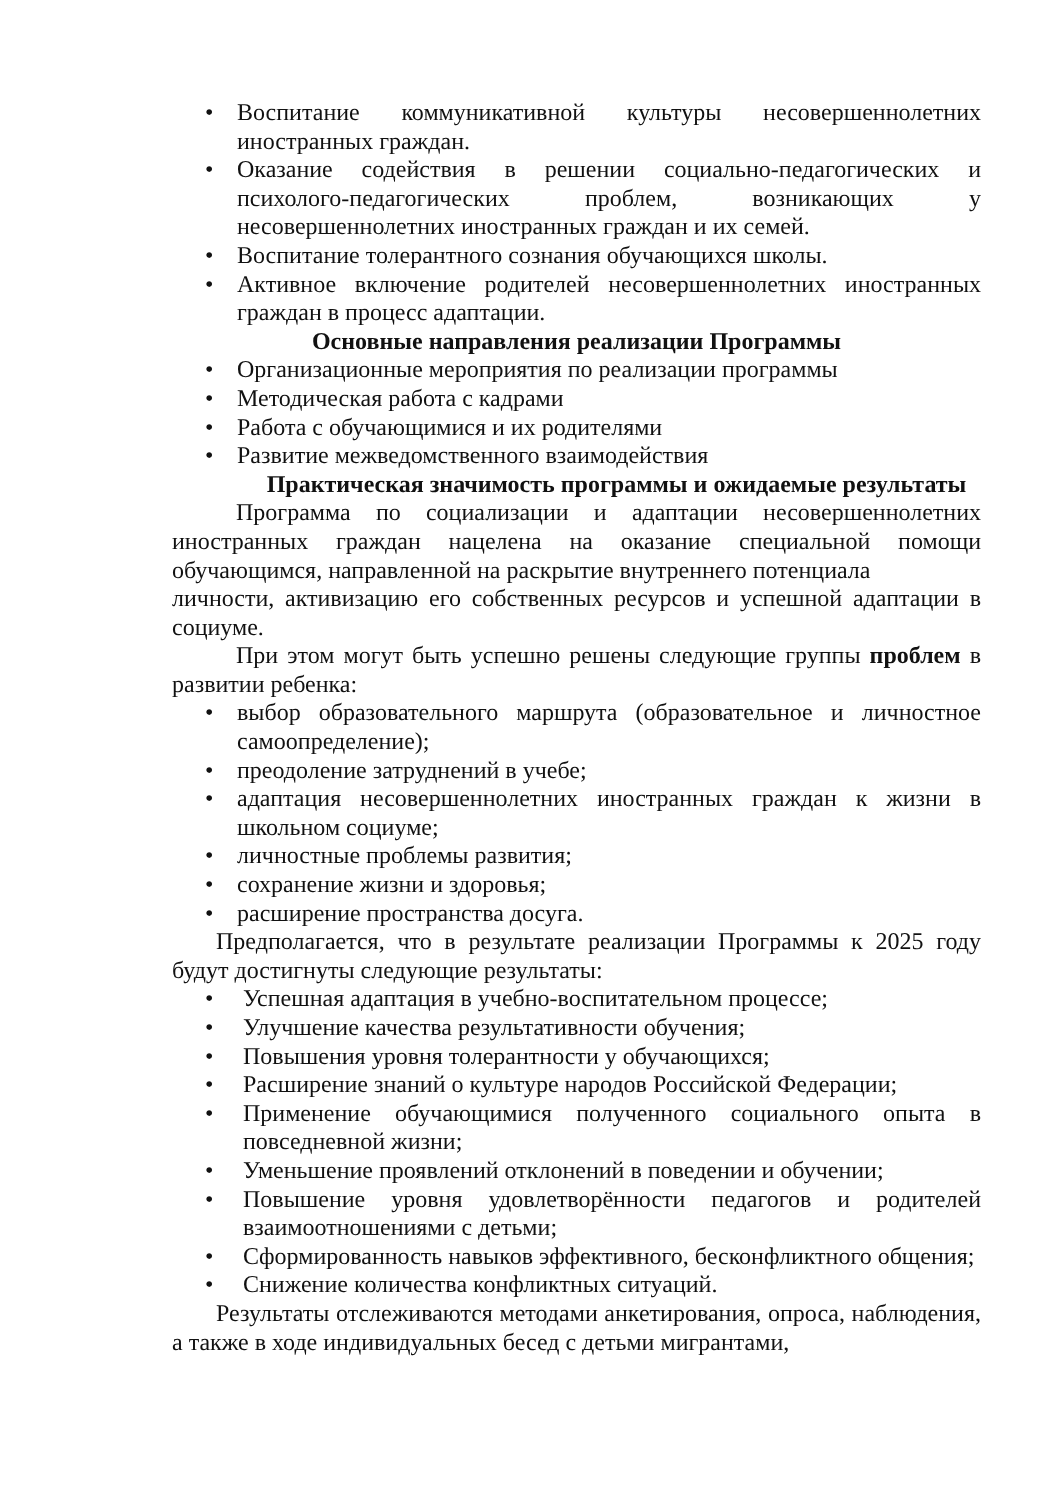• Воспитание коммуникативной культуры несовершеннолетних иностранных граждан.
• Оказание содействия в решении социально-педагогических и психолого-педагогических проблем, возникающих у несовершеннолетних иностранных граждан и их семей.
• Воспитание толерантного сознания обучающихся школы.
• Активное включение родителей несовершеннолетних иностранных граждан в процесс адаптации.
Основные направления реализации Программы
• Организационные мероприятия по реализации программы
• Методическая работа с кадрами
• Работа с обучающимися и их родителями
• Развитие межведомственного взаимодействия
Практическая значимость программы и ожидаемые результаты
Программа по социализации и адаптации несовершеннолетних иностранных граждан нацелена на оказание специальной помощи обучающимся, направленной на раскрытие внутреннего потенциала
личности, активизацию его собственных ресурсов и успешной адаптации в социуме.
При этом могут быть успешно решены следующие группы проблем в развитии ребенка:
• выбор образовательного маршрута (образовательное и личностное самоопределение);
• преодоление затруднений в учебе;
• адаптация несовершеннолетних иностранных граждан к жизни в школьном социуме;
• личностные проблемы развития;
• сохранение жизни и здоровья;
• расширение пространства досуга.
Предполагается, что в результате реализации Программы к 2025 году будут достигнуты следующие результаты:
• Успешная адаптация в учебно-воспитательном процессе;
• Улучшение качества результативности обучения;
• Повышения уровня толерантности у обучающихся;
• Расширение знаний о культуре народов Российской Федерации;
• Применение обучающимися полученного социального опыта в повседневной жизни;
• Уменьшение проявлений отклонений в поведении и обучении;
• Повышение уровня удовлетворённости педагогов и родителей взаимоотношениями с детьми;
• Сформированность навыков эффективного, бесконфликтного общения;
• Снижение количества конфликтных ситуаций.
Результаты отслеживаются методами анкетирования, опроса, наблюдения, а также в ходе индивидуальных бесед с детьми мигрантами,